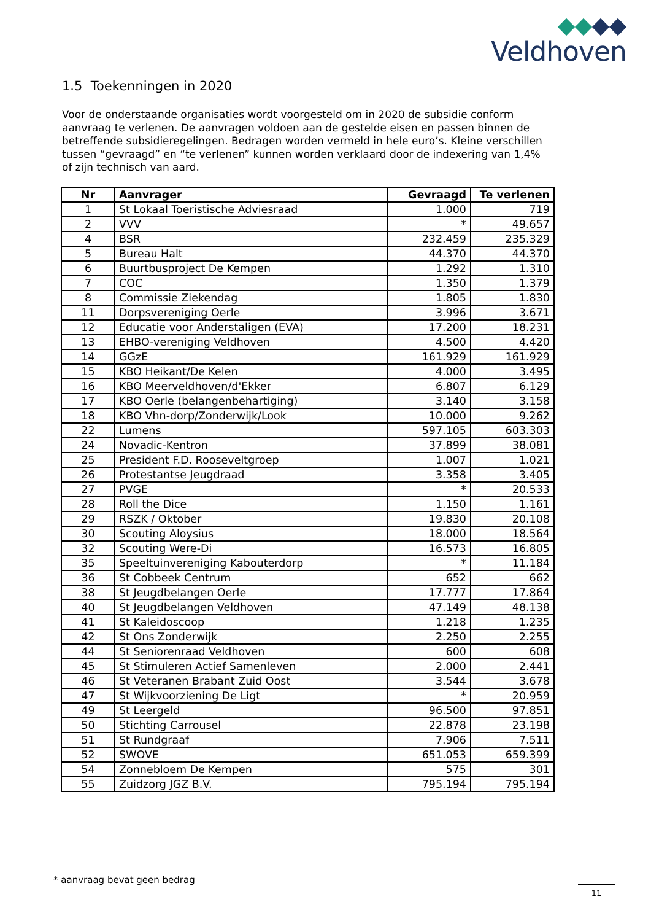Veldhoven
1.5 Toekenningen in 2020
Voor de onderstaande organisaties wordt voorgesteld om in 2020 de subsidie conform aanvraag te verlenen. De aanvragen voldoen aan de gestelde eisen en passen binnen de betreffende subsidieregelingen. Bedragen worden vermeld in hele euro’s. Kleine verschillen tussen “gevraagd” en “te verlenen” kunnen worden verklaard door de indexering van 1,4% of zijn technisch van aard.
| Nr | Aanvrager | Gevraagd | Te verlenen |
| --- | --- | --- | --- |
| 1 | St Lokaal Toeristische Adviesraad | 1.000 | 719 |
| 2 | VVV | * | 49.657 |
| 4 | BSR | 232.459 | 235.329 |
| 5 | Bureau Halt | 44.370 | 44.370 |
| 6 | Buurtbusproject De Kempen | 1.292 | 1.310 |
| 7 | COC | 1.350 | 1.379 |
| 8 | Commissie Ziekendag | 1.805 | 1.830 |
| 11 | Dorpsvereniging Oerle | 3.996 | 3.671 |
| 12 | Educatie voor Anderstaligen (EVA) | 17.200 | 18.231 |
| 13 | EHBO-vereniging Veldhoven | 4.500 | 4.420 |
| 14 | GGzE | 161.929 | 161.929 |
| 15 | KBO Heikant/De Kelen | 4.000 | 3.495 |
| 16 | KBO Meerveldhoven/d'Ekker | 6.807 | 6.129 |
| 17 | KBO Oerle (belangenbehartiging) | 3.140 | 3.158 |
| 18 | KBO Vhn-dorp/Zonderwijk/Look | 10.000 | 9.262 |
| 22 | Lumens | 597.105 | 603.303 |
| 24 | Novadic-Kentron | 37.899 | 38.081 |
| 25 | President F.D. Rooseveltgroep | 1.007 | 1.021 |
| 26 | Protestantse Jeugdraad | 3.358 | 3.405 |
| 27 | PVGE | * | 20.533 |
| 28 | Roll the Dice | 1.150 | 1.161 |
| 29 | RSZK / Oktober | 19.830 | 20.108 |
| 30 | Scouting Aloysius | 18.000 | 18.564 |
| 32 | Scouting Were-Di | 16.573 | 16.805 |
| 35 | Speeltuinvereniging Kabouterdorp | * | 11.184 |
| 36 | St Cobbeek Centrum | 652 | 662 |
| 38 | St Jeugdbelangen Oerle | 17.777 | 17.864 |
| 40 | St Jeugdbelangen Veldhoven | 47.149 | 48.138 |
| 41 | St Kaleidoscoop | 1.218 | 1.235 |
| 42 | St Ons Zonderwijk | 2.250 | 2.255 |
| 44 | St Seniorenraad Veldhoven | 600 | 608 |
| 45 | St Stimuleren Actief Samenleven | 2.000 | 2.441 |
| 46 | St Veteranen Brabant Zuid Oost | 3.544 | 3.678 |
| 47 | St Wijkvoorziening De Ligt | * | 20.959 |
| 49 | St Leergeld | 96.500 | 97.851 |
| 50 | Stichting Carrousel | 22.878 | 23.198 |
| 51 | St Rundgraaf | 7.906 | 7.511 |
| 52 | SWOVE | 651.053 | 659.399 |
| 54 | Zonnebloem De Kempen | 575 | 301 |
| 55 | Zuidzorg JGZ B.V. | 795.194 | 795.194 |
* aanvraag bevat geen bedrag
11